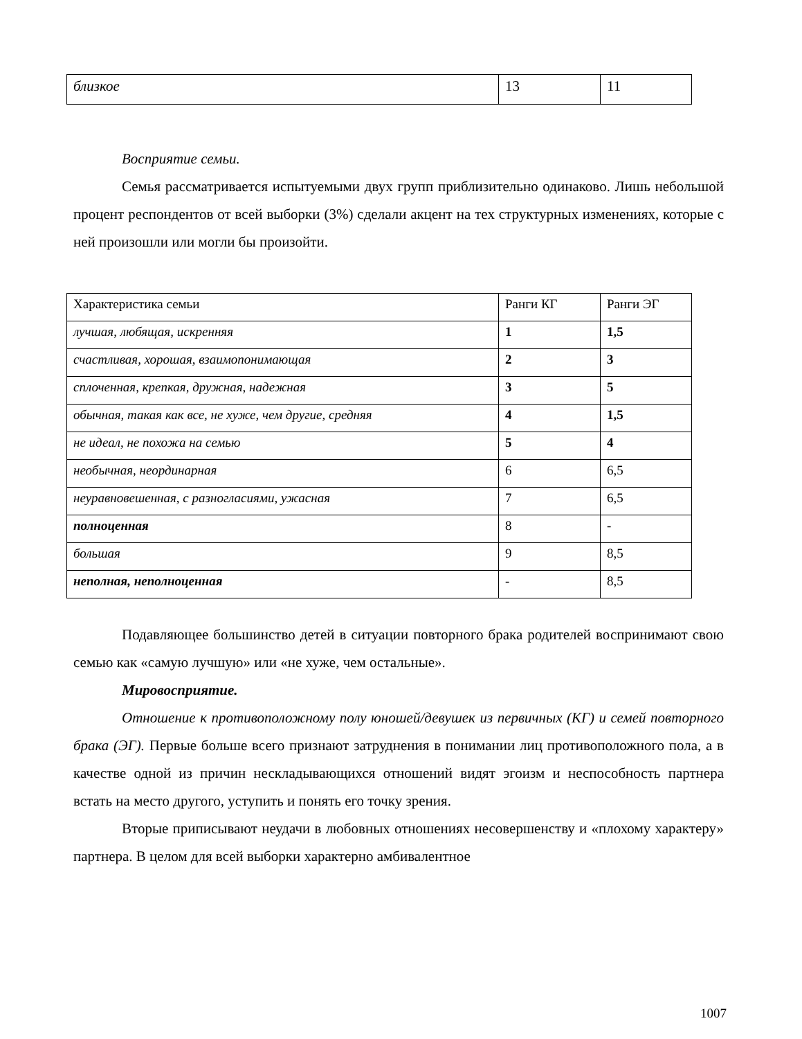| близкое | 13 | 11 |
Восприятие семьи.
Семья рассматривается испытуемыми двух групп приблизительно одинаково. Лишь небольшой процент респондентов от всей выборки (3%) сделали акцент на тех структурных изменениях, которые с ней произошли или могли бы произойти.
| Характеристика семьи | Ранги КГ | Ранги ЭГ |
| лучшая, любящая, искренняя | 1 | 1,5 |
| счастливая, хорошая, взаимопонимающая | 2 | 3 |
| сплоченная, крепкая, дружная, надежная | 3 | 5 |
| обычная, такая как все, не хуже, чем другие, средняя | 4 | 1,5 |
| не идеал, не похожа на семью | 5 | 4 |
| необычная, неординарная | 6 | 6,5 |
| неуравновешенная, с разногласиями, ужасная | 7 | 6,5 |
| полноценная | 8 | - |
| большая | 9 | 8,5 |
| неполная, неполноценная | - | 8,5 |
Подавляющее большинство детей в ситуации повторного брака родителей воспринимают свою семью как «самую лучшую» или «не хуже, чем остальные».
Мировосприятие.
Отношение к противоположному полу юношей/девушек из первичных (КГ) и семей повторного брака (ЭГ). Первые больше всего признают затруднения в понимании лиц противоположного пола, а в качестве одной из причин нескладывающихся отношений видят эгоизм и неспособность партнера встать на место другого, уступить и понять его точку зрения.
Вторые приписывают неудачи в любовных отношениях несовершенству и «плохому характеру» партнера. В целом для всей выборки характерно амбивалентное
1007